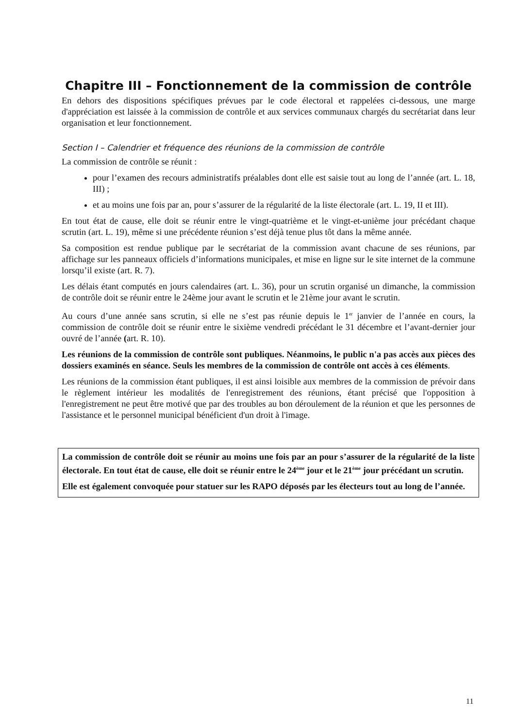Chapitre III – Fonctionnement de la commission de contrôle
En dehors des dispositions spécifiques prévues par le code électoral et rappelées ci-dessous, une marge d'appréciation est laissée à la commission de contrôle et aux services communaux chargés du secrétariat dans leur organisation et leur fonctionnement.
Section I – Calendrier et fréquence des réunions de la commission de contrôle
La commission de contrôle se réunit :
pour l’examen des recours administratifs préalables dont elle est saisie tout au long de l’année (art. L. 18, III) ;
et au moins une fois par an, pour s’assurer de la régularité de la liste électorale (art. L. 19, II et III).
En tout état de cause, elle doit se réunir entre le vingt-quatrième et le vingt-et-unième jour précédant chaque scrutin (art. L. 19), même si une précédente réunion s’est déjà tenue plus tôt dans la même année.
Sa composition est rendue publique par le secrétariat de la commission avant chacune de ses réunions, par affichage sur les panneaux officiels d’informations municipales, et mise en ligne sur le site internet de la commune lorsqu’il existe (art. R. 7).
Les délais étant computés en jours calendaires (art. L. 36), pour un scrutin organisé un dimanche, la commission de contrôle doit se réunir entre le 24ème jour avant le scrutin et le 21ème jour avant le scrutin.
Au cours d’une année sans scrutin, si elle ne s’est pas réunie depuis le 1<sup>er</sup> janvier de l’année en cours, la commission de contrôle doit se réunir entre le sixième vendredi précédant le 31 décembre et l’avant-dernier jour ouvré de l’année (art. R. 10).
Les réunions de la commission de contrôle sont publiques. Néanmoins, le public n'a pas accès aux pièces des dossiers examinés en séance. Seuls les membres de la commission de contrôle ont accès à ces éléments.
Les réunions de la commission étant publiques, il est ainsi loisible aux membres de la commission de prévoir dans le règlement intérieur les modalités de l'enregistrement des réunions, étant précisé que l'opposition à l'enregistrement ne peut être motivé que par des troubles au bon déroulement de la réunion et que les personnes de l'assistance et le personnel municipal bénéficient d'un droit à l'image.
La commission de contrôle doit se réunir au moins une fois par an pour s’assurer de la régularité de la liste électorale. En tout état de cause, elle doit se réunir entre le 24<sup>ème</sup> jour et le 21<sup>ème</sup> jour précédant un scrutin.
Elle est également convoquée pour statuer sur les RAPO déposés par les électeurs tout au long de l’année.
11